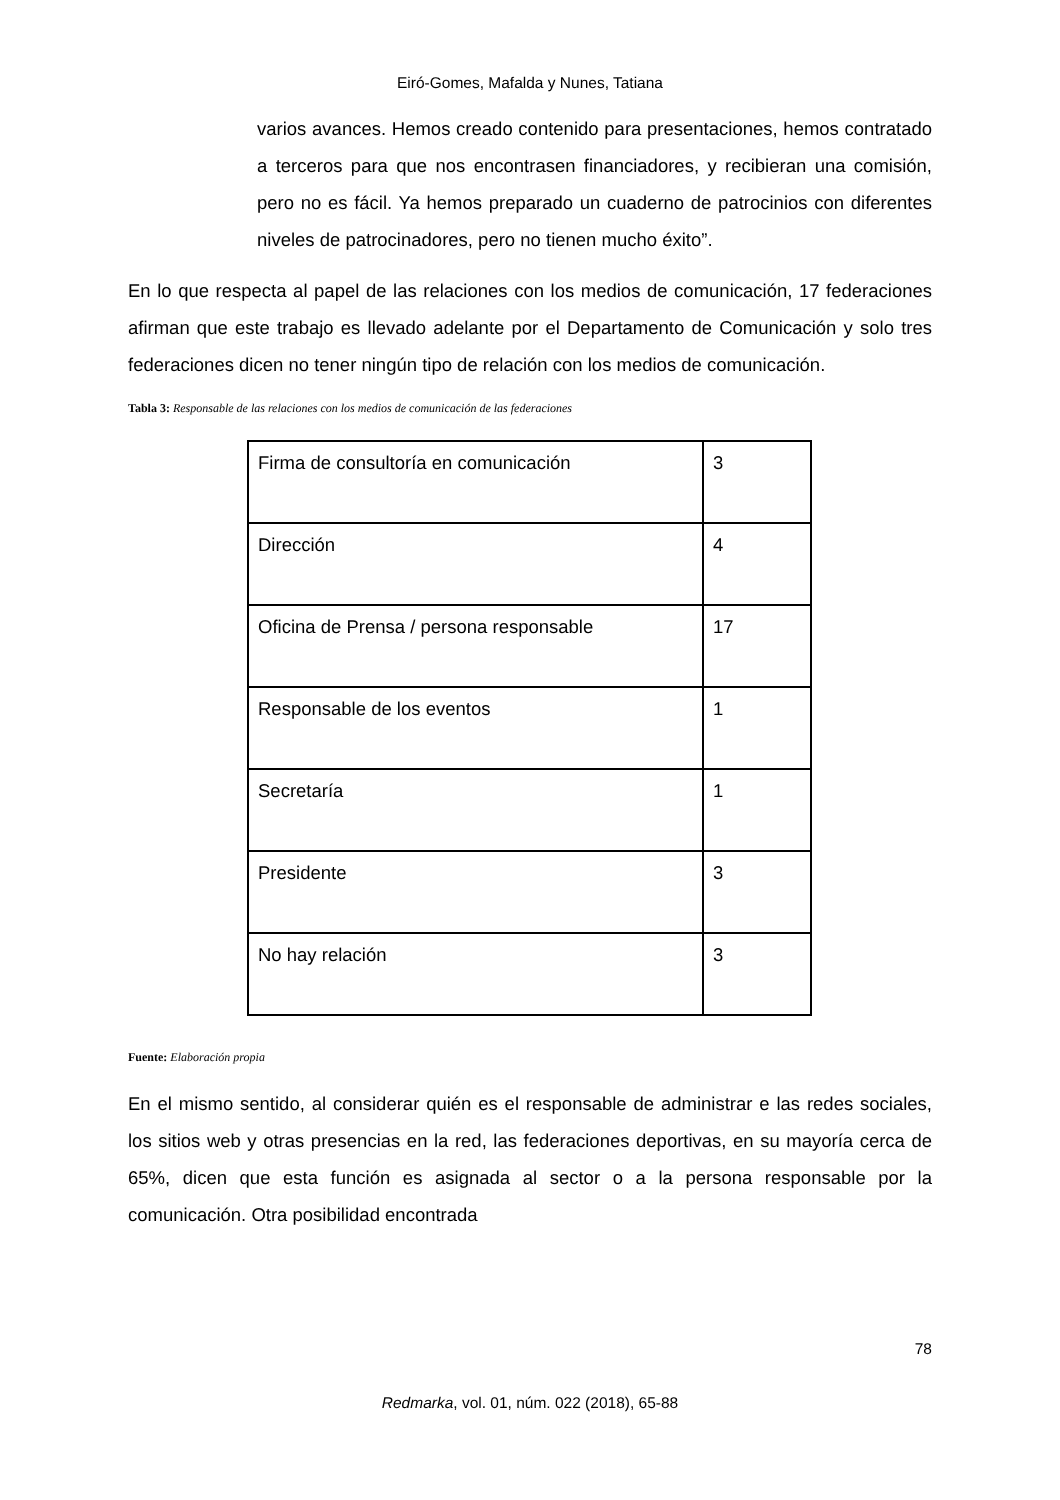Eiró-Gomes, Mafalda y Nunes, Tatiana
varios avances. Hemos creado contenido para presentaciones, hemos contratado a terceros para que nos encontrasen financiadores, y recibieran una comisión, pero no es fácil. Ya hemos preparado un cuaderno de patrocinios con diferentes niveles de patrocinadores, pero no tienen mucho éxito”.
En lo que respecta al papel de las relaciones con los medios de comunicación, 17 federaciones afirman que este trabajo es llevado adelante por el Departamento de Comunicación y solo tres federaciones dicen no tener ningún tipo de relación con los medios de comunicación.
Tabla 3: Responsable de las relaciones con los medios de comunicación de las federaciones
| Firma de consultoría en comunicación | 3 |
| Dirección | 4 |
| Oficina de Prensa / persona responsable | 17 |
| Responsable de los eventos | 1 |
| Secretaría | 1 |
| Presidente | 3 |
| No hay relación | 3 |
Fuente: Elaboración propia
En el mismo sentido, al considerar quién es el responsable de administrar e las redes sociales, los sitios web y otras presencias en la red, las federaciones deportivas, en su mayoría cerca de 65%, dicen que esta función es asignada al sector o a la persona responsable por la comunicación. Otra posibilidad encontrada
78
Redmarka, vol. 01, núm. 022 (2018), 65-88